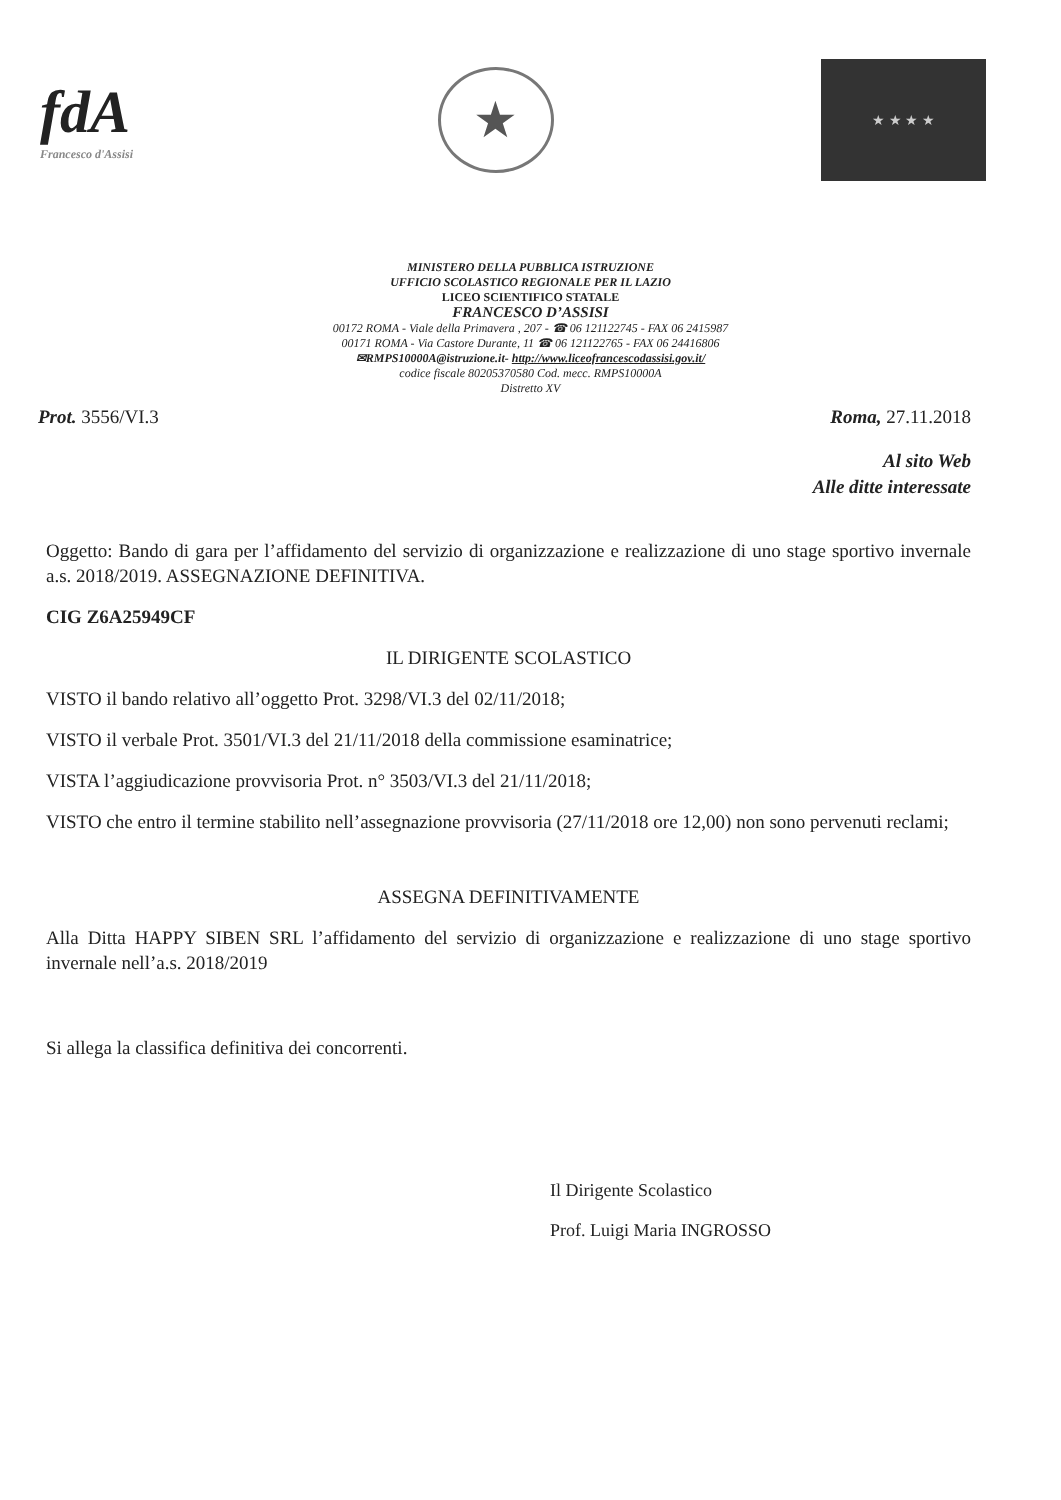fdA
Francesco d'Assisi
★
★ ★ ★ ★
MINISTERO DELLA PUBBLICA ISTRUZIONE
UFFICIO SCOLASTICO REGIONALE PER IL LAZIO
LICEO SCIENTIFICO STATALE
FRANCESCO D’ASSISI
00172 ROMA - Viale della Primavera , 207 - ☎ 06 121122745 - FAX 06 2415987
00171 ROMA - Via Castore Durante, 11 ☎ 06 121122765 - FAX 06 24416806
✉RMPS10000A@istruzione.it- http://www.liceofrancescodassisi.gov.it/
codice fiscale 80205370580 Cod. mecc. RMPS10000A
Distretto XV
Prot. 3556/VI.3 Roma, 27.11.2018
Al sito Web
Alle ditte interessate
Oggetto: Bando di gara per l’affidamento del servizio di organizzazione e realizzazione di uno stage sportivo invernale a.s. 2018/2019. ASSEGNAZIONE DEFINITIVA.
CIG Z6A25949CF
IL DIRIGENTE SCOLASTICO
VISTO il bando relativo all’oggetto Prot. 3298/VI.3 del 02/11/2018;
VISTO il verbale Prot. 3501/VI.3 del 21/11/2018 della commissione esaminatrice;
VISTA l’aggiudicazione provvisoria Prot. n° 3503/VI.3 del 21/11/2018;
VISTO che entro il termine stabilito nell’assegnazione provvisoria (27/11/2018 ore 12,00) non sono pervenuti reclami;
ASSEGNA DEFINITIVAMENTE
Alla Ditta HAPPY SIBEN SRL l’affidamento del servizio di organizzazione e realizzazione di uno stage sportivo invernale nell’a.s. 2018/2019
Si allega la classifica definitiva dei concorrenti.
Il Dirigente Scolastico
Prof. Luigi Maria INGROSSO